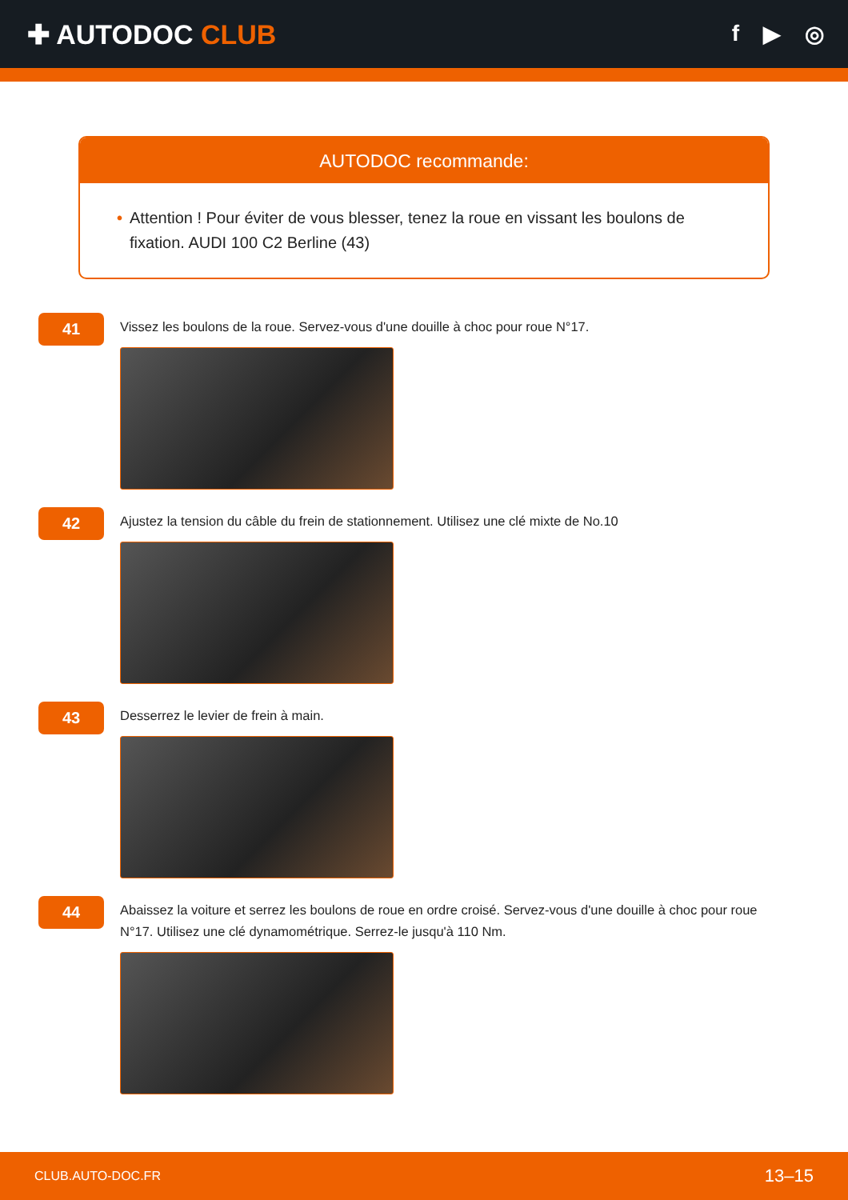✚ AUTODOC CLUB
f ▶ ◎
AUTODOC recommande:
• Attention ! Pour éviter de vous blesser, tenez la roue en vissant les boulons de fixation. AUDI 100 C2 Berline (43)
41
Vissez les boulons de la roue. Servez-vous d'une douille à choc pour roue N°17.
42
Ajustez la tension du câble du frein de stationnement. Utilisez une clé mixte de No.10
43
Desserrez le levier de frein à main.
44
Abaissez la voiture et serrez les boulons de roue en ordre croisé. Servez-vous d'une douille à choc pour roue N°17. Utilisez une clé dynamométrique. Serrez-le jusqu'à 110 Nm.
CLUB.AUTO-DOC.FR 13–15